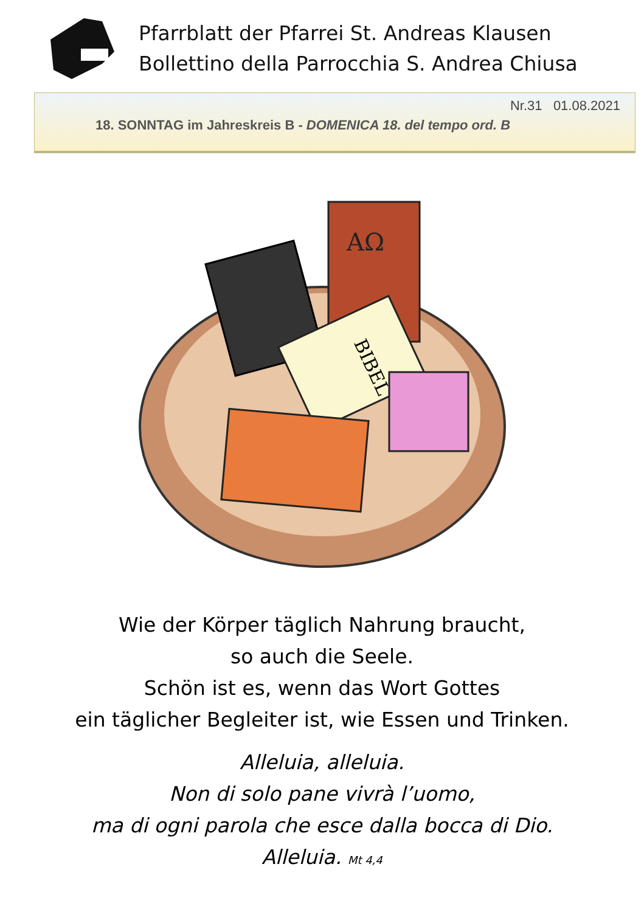Pfarrblatt der Pfarrei St. Andreas Klausen
Bollettino della Parrocchia S. Andrea Chiusa
Nr.31 01.08.2021
18. SONNTAG im Jahreskreis B - DOMENICA 18. del tempo ord. B
AΩ
BIBEL
Wie der Körper täglich Nahrung braucht,
so auch die Seele.
Schön ist es, wenn das Wort Gottes
ein täglicher Begleiter ist, wie Essen und Trinken.
Alleluia, alleluia.
Non di solo pane vivrà l’uomo,
ma di ogni parola che esce dalla bocca di Dio.
Alleluia. Mt 4,4